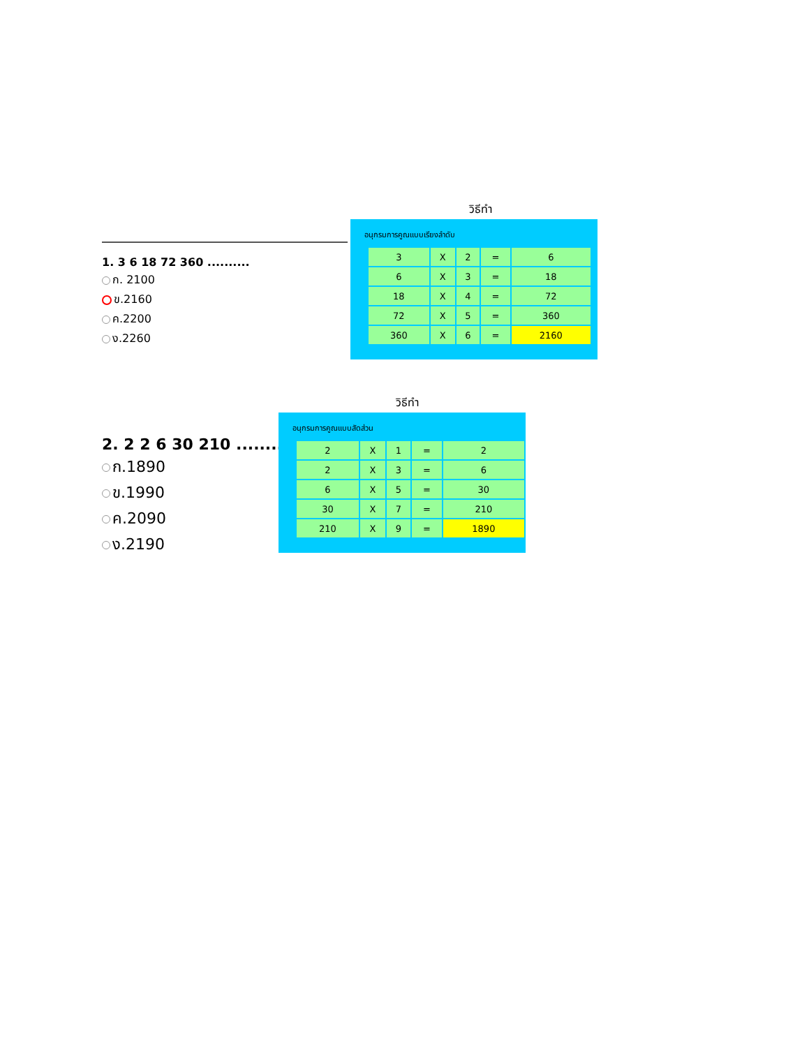วิธีทำ
1. 3 6 18 72 360 ..........
ก. 2100
ข.2160
ค.2200
ง.2260
อนุกรมการคูณแบบเรียงลำดับ
| 3 | X | 2 | = | 6 |
| 6 | X | 3 | = | 18 |
| 18 | X | 4 | = | 72 |
| 72 | X | 5 | = | 360 |
| 360 | X | 6 | = | 2160 |
วิธีทำ
2. 2 2 6 30 210 .........
ก.1890
ข.1990
ค.2090
ง.2190
อนุกรมการคูณแบบสัดส่วน
| 2 | X | 1 | = | 2 |
| 2 | X | 3 | = | 6 |
| 6 | X | 5 | = | 30 |
| 30 | X | 7 | = | 210 |
| 210 | X | 9 | = | 1890 |